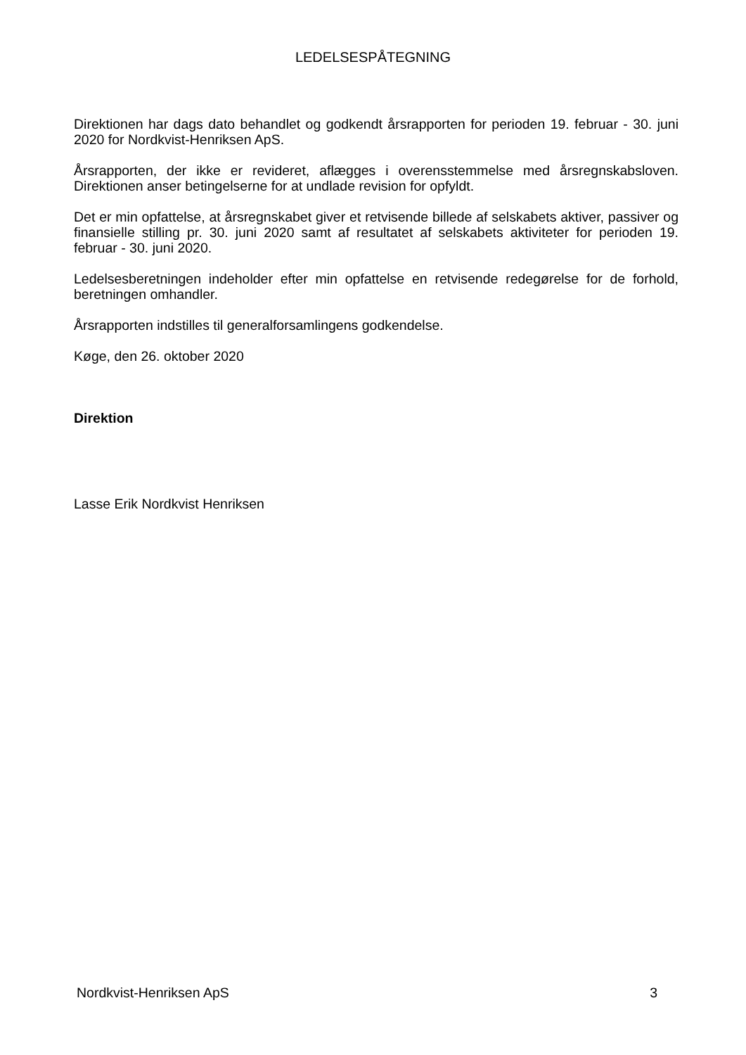LEDELSESPÅTEGNING
Direktionen har dags dato behandlet og godkendt årsrapporten for perioden 19. februar - 30. juni 2020 for Nordkvist-Henriksen ApS.
Årsrapporten, der ikke er revideret, aflægges i overensstemmelse med årsregnskabsloven. Direktionen anser betingelserne for at undlade revision for opfyldt.
Det er min opfattelse, at årsregnskabet giver et retvisende billede af selskabets aktiver, passiver og finansielle stilling pr. 30. juni 2020 samt af resultatet af selskabets aktiviteter for perioden 19. februar - 30. juni 2020.
Ledelsesberetningen indeholder efter min opfattelse en retvisende redegørelse for de forhold, beretningen omhandler.
Årsrapporten indstilles til generalforsamlingens godkendelse.
Køge, den 26. oktober 2020
Direktion
Lasse Erik Nordkvist Henriksen
Nordkvist-Henriksen ApS 3